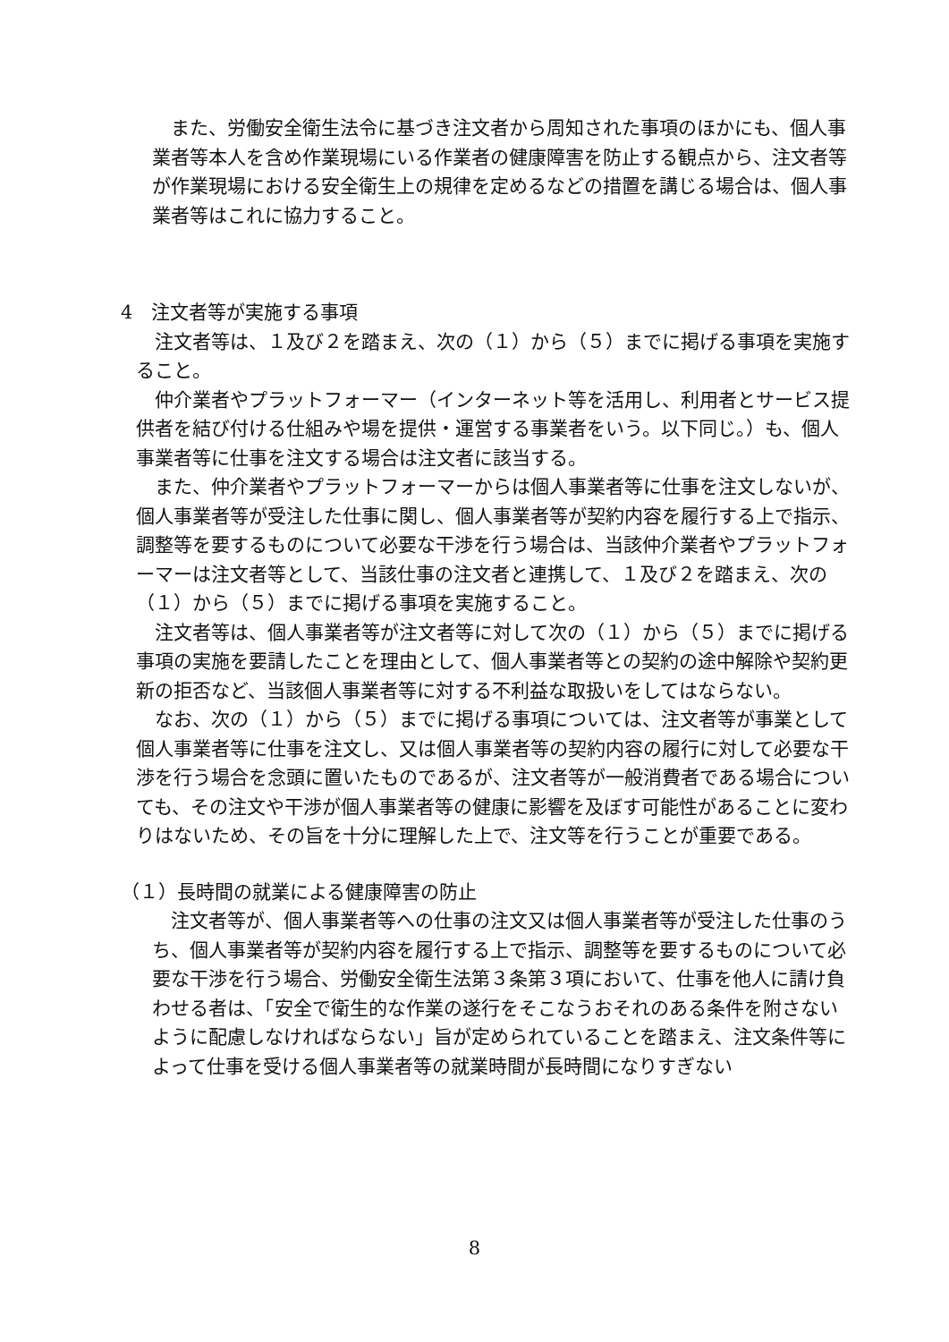また、労働安全衛生法令に基づき注文者から周知された事項のほかにも、個人事業者等本人を含め作業現場にいる作業者の健康障害を防止する観点から、注文者等が作業現場における安全衛生上の規律を定めるなどの措置を講じる場合は、個人事業者等はこれに協力すること。
4　注文者等が実施する事項
　注文者等は、１及び２を踏まえ、次の（１）から（５）までに掲げる事項を実施すること。
　仲介業者やプラットフォーマー（インターネット等を活用し、利用者とサービス提供者を結び付ける仕組みや場を提供・運営する事業者をいう。以下同じ。）も、個人事業者等に仕事を注文する場合は注文者に該当する。
　また、仲介業者やプラットフォーマーからは個人事業者等に仕事を注文しないが、個人事業者等が受注した仕事に関し、個人事業者等が契約内容を履行する上で指示、調整等を要するものについて必要な干渉を行う場合は、当該仲介業者やプラットフォーマーは注文者等として、当該仕事の注文者と連携して、１及び２を踏まえ、次の（１）から（５）までに掲げる事項を実施すること。
　注文者等は、個人事業者等が注文者等に対して次の（１）から（５）までに掲げる事項の実施を要請したことを理由として、個人事業者等との契約の途中解除や契約更新の拒否など、当該個人事業者等に対する不利益な取扱いをしてはならない。
　なお、次の（１）から（５）までに掲げる事項については、注文者等が事業として個人事業者等に仕事を注文し、又は個人事業者等の契約内容の履行に対して必要な干渉を行う場合を念頭に置いたものであるが、注文者等が一般消費者である場合についても、その注文や干渉が個人事業者等の健康に影響を及ぼす可能性があることに変わりはないため、その旨を十分に理解した上で、注文等を行うことが重要である。
（１）長時間の就業による健康障害の防止
　注文者等が、個人事業者等への仕事の注文又は個人事業者等が受注した仕事のうち、個人事業者等が契約内容を履行する上で指示、調整等を要するものについて必要な干渉を行う場合、労働安全衛生法第３条第３項において、仕事を他人に請け負わせる者は、「安全で衛生的な作業の遂行をそこなうおそれのある条件を附さないように配慮しなければならない」旨が定められていることを踏まえ、注文条件等によって仕事を受ける個人事業者等の就業時間が長時間になりすぎない
8